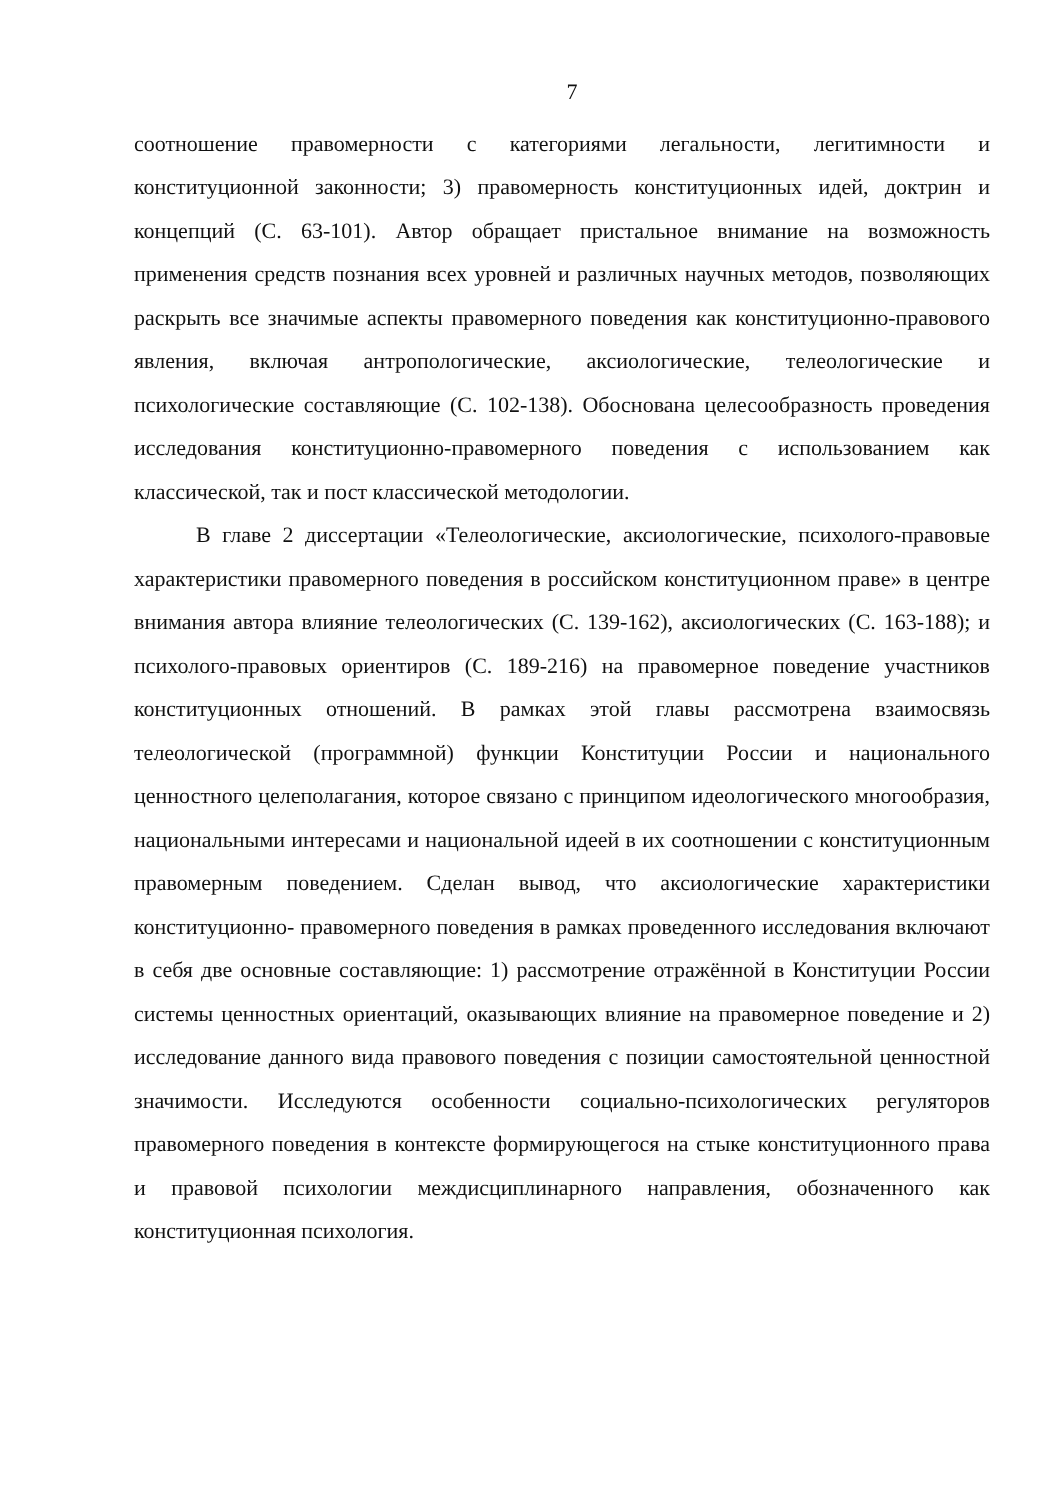7
соотношение правомерности с категориями легальности, легитимности и конституционной законности; 3) правомерность конституционных идей, доктрин и концепций (С. 63-101). Автор обращает пристальное внимание на возможность применения средств познания всех уровней и различных научных методов, позволяющих раскрыть все значимые аспекты правомерного поведения как конституционно-правового явления, включая антропологические, аксиологические, телеологические и психологические составляющие (С. 102-138). Обоснована целесообразность проведения исследования конституционно-правомерного поведения с использованием как классической, так и пост классической методологии.
В главе 2 диссертации «Телеологические, аксиологические, психолого-правовые характеристики правомерного поведения в российском конституционном праве» в центре внимания автора влияние телеологических (С. 139-162), аксиологических (С. 163-188); и психолого-правовых ориентиров (С. 189-216) на правомерное поведение участников конституционных отношений. В рамках этой главы рассмотрена взаимосвязь телеологической (программной) функции Конституции России и национального ценностного целеполагания, которое связано с принципом идеологического многообразия, национальными интересами и национальной идеей в их соотношении с конституционным правомерным поведением. Сделан вывод, что аксиологические характеристики конституционно- правомерного поведения в рамках проведенного исследования включают в себя две основные составляющие: 1) рассмотрение отражённой в Конституции России системы ценностных ориентаций, оказывающих влияние на правомерное поведение и 2) исследование данного вида правового поведения с позиции самостоятельной ценностной значимости. Исследуются особенности социально-психологических регуляторов правомерного поведения в контексте формирующегося на стыке конституционного права и правовой психологии междисциплинарного направления, обозначенного как конституционная психология.